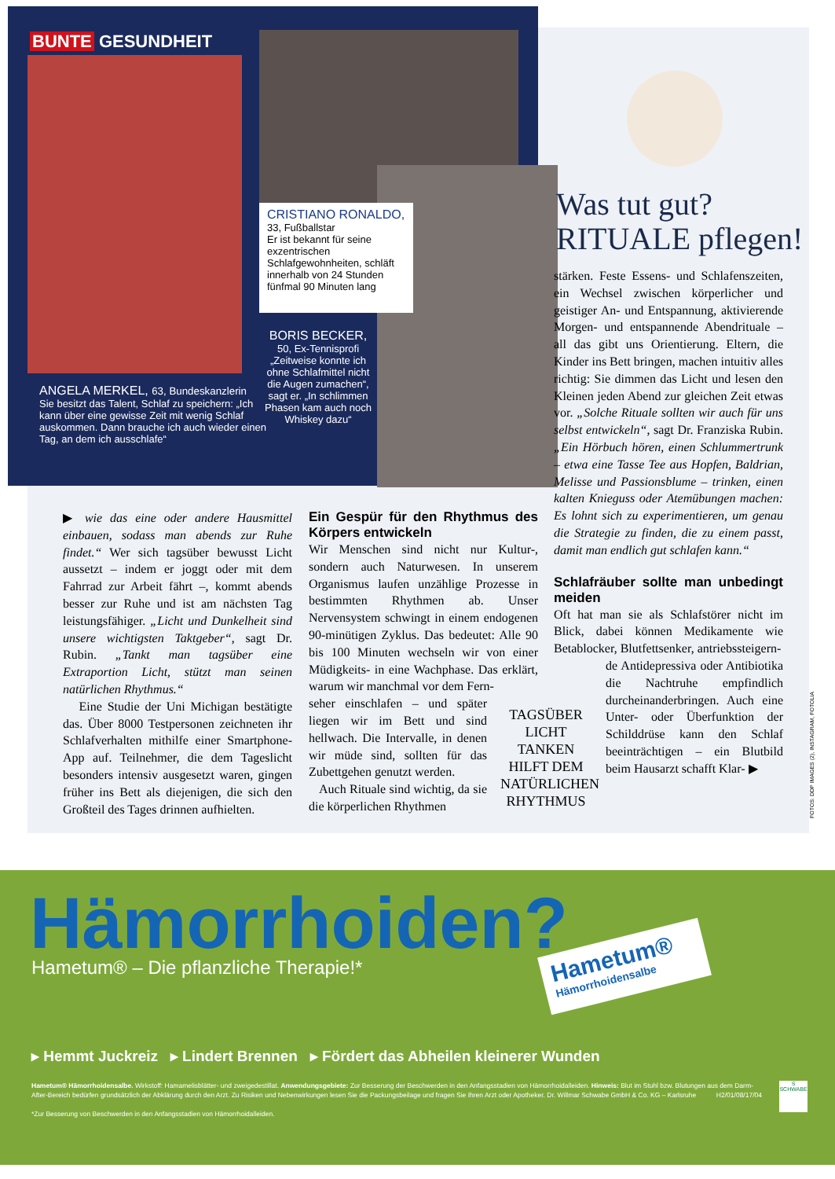BUNTE GESUNDHEIT
CRISTIANO RONALDO,
33, Fußballstar
Er ist bekannt für seine exzentrischen Schlafgewohnheiten, schläft innerhalb von 24 Stunden fünfmal 90 Minuten lang
ANGELA MERKEL, 63, Bundeskanzlerin
Sie besitzt das Talent, Schlaf zu speichern: „Ich kann über eine gewisse Zeit mit wenig Schlaf auskommen. Dann brauche ich auch wieder einen Tag, an dem ich ausschlafe“
BORIS BECKER,
50, Ex-Tennisprofi
„Zeitweise konnte ich ohne Schlafmittel nicht die Augen zumachen“, sagt er. „In schlimmen Phasen kam auch noch Whiskey dazu“
Was tut gut?
RITUALE pflegen!
stärken. Feste Essens- und Schlafenszeiten, ein Wechsel zwischen körperlicher und geistiger An- und Entspannung, aktivierende Morgen- und entspannende Abendrituale – all das gibt uns Orientierung. Eltern, die Kinder ins Bett bringen, machen intuitiv alles richtig: Sie dimmen das Licht und lesen den Kleinen jeden Abend zur gleichen Zeit etwas vor. „Solche Rituale sollten wir auch für uns selbst entwickeln“, sagt Dr. Franziska Rubin. „Ein Hörbuch hören, einen Schlummertrunk – etwa eine Tasse Tee aus Hopfen, Baldrian, Melisse und Passionsblume – trinken, einen kalten Knieguss oder Atemübungen machen: Es lohnt sich zu experimentieren, um genau die Strategie zu finden, die zu einem passt, damit man endlich gut schlafen kann.“
Schlafräuber sollte man unbedingt meiden
Oft hat man sie als Schlafstörer nicht im Blick, dabei können Medikamente wie Betablocker, Blutfettsenker, antriebssteigern-
de Antidepressiva oder Antibiotika die Nachtruhe empfindlich durcheinanderbringen. Auch eine Unter- oder Überfunktion der Schilddrüse kann den Schlaf beeinträchtigen – ein Blutbild beim Hausarzt schafft Klar- ▶
▶ wie das eine oder andere Hausmittel einbauen, sodass man abends zur Ruhe findet.“ Wer sich tagsüber bewusst Licht aussetzt – indem er joggt oder mit dem Fahrrad zur Arbeit fährt –, kommt abends besser zur Ruhe und ist am nächsten Tag leistungsfähiger. „Licht und Dunkelheit sind unsere wichtigsten Taktgeber“, sagt Dr. Rubin. „Tankt man tagsüber eine Extraportion Licht, stützt man seinen natürlichen Rhythmus.“
Eine Studie der Uni Michigan bestätigte das. Über 8000 Testpersonen zeichneten ihr Schlafverhalten mithilfe einer Smartphone-App auf. Teilnehmer, die dem Tageslicht besonders intensiv ausgesetzt waren, gingen früher ins Bett als diejenigen, die sich den Großteil des Tages drinnen aufhielten.
Ein Gespür für den Rhythmus des Körpers entwickeln
Wir Menschen sind nicht nur Kultur-, sondern auch Naturwesen. In unserem Organismus laufen unzählige Prozesse in bestimmten Rhythmen ab. Unser Nervensystem schwingt in einem endogenen 90-minütigen Zyklus. Das bedeutet: Alle 90 bis 100 Minuten wechseln wir von einer Müdigkeits- in eine Wachphase. Das erklärt, warum wir manchmal vor dem Fern-
seher einschlafen – und später liegen wir im Bett und sind hellwach. Die Intervalle, in denen wir müde sind, sollten für das Zubettgehen genutzt werden.
Auch Rituale sind wichtig, da sie die körperlichen Rhythmen
TAGSÜBER LICHT TANKEN HILFT DEM NATÜRLICHEN RHYTHMUS
FOTOS: DDP IMAGES (2), INSTAGRAM, FOTOLIA
Hämorrhoiden?
Hametum® – Die pflanzliche Therapie!*
Hametum®
Hämorrhoidensalbe
▸ Hemmt Juckreiz ▸ Lindert Brennen ▸ Fördert das Abheilen kleinerer Wunden
Hametum® Hämorrhoidensalbe. Wirkstoff: Hamamelisblätter- und zweigedestillat. Anwendungsgebiete: Zur Besserung der Beschwerden in den Anfangsstadien von Hämorrhoidalleiden. Hinweis: Blut im Stuhl bzw. Blutungen aus dem Darm-After-Bereich bedürfen grundsätzlich der Abklärung durch den Arzt. Zu Risiken und Nebenwirkungen lesen Sie die Packungsbeilage und fragen Sie Ihren Arzt oder Apotheker. Dr. Willmar Schwabe GmbH & Co. KG – Karlsruhe H2/01/08/17/04
*Zur Besserung von Beschwerden in den Anfangsstadien von Hämorrhoidalleiden.
S
SCHWABE